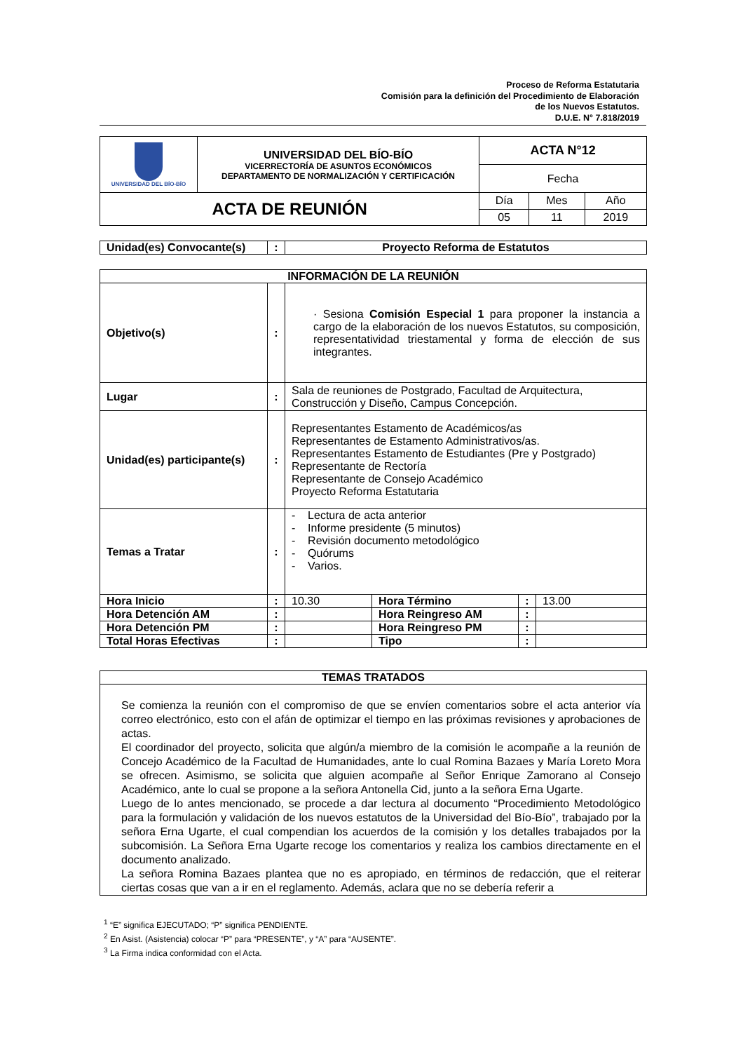Proceso de Reforma Estatutaria
Comisión para la definición del Procedimiento de Elaboración
de los Nuevos Estatutos.
D.U.E. N° 7.818/2019
| UNIVERSIDAD DEL BÍO-BÍO | UNIVERSIDAD DEL BÍO-BÍO VICERRECTORÍA DE ASUNTOS ECONÓMICOS DEPARTAMENTO DE NORMALIZACIÓN Y CERTIFICACIÓN | ACTA N°12 | | |
| | | Fecha | | |
| ACTA DE REUNIÓN | | Día | Mes | Año |
| | | 05 | 11 | 2019 |
| Unidad(es) Convocante(s) | : | Proyecto Reforma de Estatutos |
| INFORMACIÓN DE LA REUNIÓN | | | | | |
| --- | --- | --- | --- | --- | --- |
| Objetivo(s) | : | · Sesiona Comisión Especial 1 para proponer la instancia a cargo de la elaboración de los nuevos Estatutos, su composición, representatividad triestamental y forma de elección de sus integrantes. | | | |
| Lugar | : | Sala de reuniones de Postgrado, Facultad de Arquitectura, Construcción y Diseño, Campus Concepción. | | | |
| Unidad(es) participante(s) | : | Representantes Estamento de Académicos/as Representantes de Estamento Administrativos/as. Representantes Estamento de Estudiantes (Pre y Postgrado) Representante de Rectoría Representante de Consejo Académico Proyecto Reforma Estatutaria | | | |
| Temas a Tratar | : | - Lectura de acta anterior - Informe presidente (5 minutos) - Revisión documento metodológico - Quórums - Varios. | | | |
| Hora Inicio | : | 10.30 | Hora Término | : | 13.00 |
| Hora Detención AM | : | | Hora Reingreso AM | : | |
| Hora Detención PM | : | | Hora Reingreso PM | : | |
| Total Horas Efectivas | : | | Tipo | : | |
| TEMAS TRATADOS |
| --- |
| Se comienza la reunión con el compromiso de que se envíen comentarios sobre el acta anterior vía correo electrónico, esto con el afán de optimizar el tiempo en las próximas revisiones y aprobaciones de actas. El coordinador del proyecto, solicita que algún/a miembro de la comisión le acompañe a la reunión de Concejo Académico de la Facultad de Humanidades, ante lo cual Romina Bazaes y María Loreto Mora se ofrecen. Asimismo, se solicita que alguien acompañe al Señor Enrique Zamorano al Consejo Académico, ante lo cual se propone a la señora Antonella Cid, junto a la señora Erna Ugarte. Luego de lo antes mencionado, se procede a dar lectura al documento “Procedimiento Metodológico para la formulación y validación de los nuevos estatutos de la Universidad del Bío-Bío”, trabajado por la señora Erna Ugarte, el cual compendian los acuerdos de la comisión y los detalles trabajados por la subcomisión. La Señora Erna Ugarte recoge los comentarios y realiza los cambios directamente en el documento analizado. La señora Romina Bazaes plantea que no es apropiado, en términos de redacción, que el reiterar ciertas cosas que van a ir en el reglamento. Además, aclara que no se debería referir a |
<sup>1</sup> “E” significa EJECUTADO; “P” significa PENDIENTE.
<sup>2</sup> En Asist. (Asistencia) colocar “P” para “PRESENTE”, y “A” para “AUSENTE”.
<sup>3</sup> La Firma indica conformidad con el Acta.